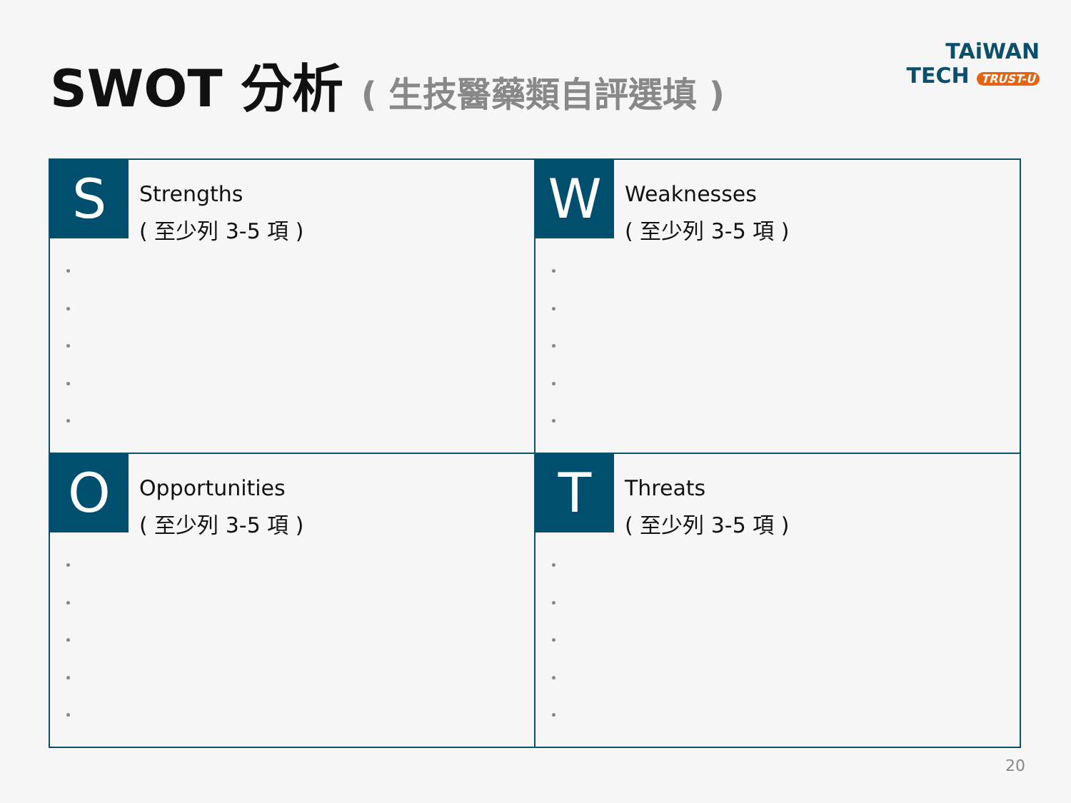SWOT 分析 ( 生技醫藥類自評選填 )
TAiWAN
TECH TRUST-U
S
Strengths
( 至少列 3-5 項 )
W
Weaknesses
( 至少列 3-5 項 )
O
Opportunities
( 至少列 3-5 項 )
T
Threats
( 至少列 3-5 項 )
20